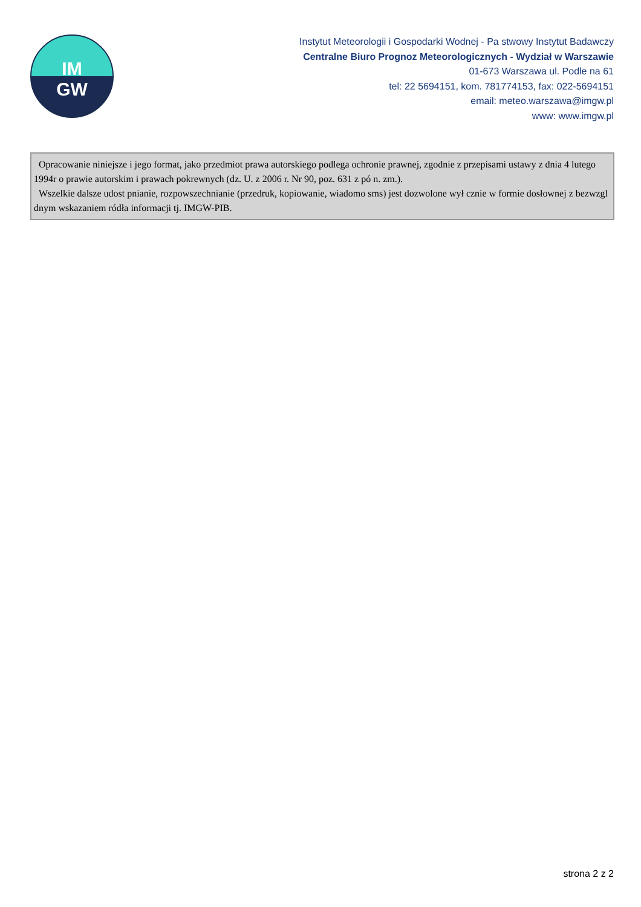IM
GW
Instytut Meteorologii i Gospodarki Wodnej - Pa stwowy Instytut Badawczy
Centralne Biuro Prognoz Meteorologicznych - Wydział w Warszawie
01-673 Warszawa ul. Podle na 61
tel: 22 5694151, kom. 781774153, fax: 022-5694151
email: meteo.warszawa@imgw.pl
www: www.imgw.pl
Opracowanie niniejsze i jego format, jako przedmiot prawa autorskiego podlega ochronie prawnej, zgodnie z przepisami ustawy z dnia 4 lutego 1994r o prawie autorskim i prawach pokrewnych (dz. U. z 2006 r. Nr 90, poz. 631 z pó n. zm.).
Wszelkie dalsze udost pnianie, rozpowszechnianie (przedruk, kopiowanie, wiadomo sms) jest dozwolone wył cznie w formie dosłownej z bezwzgl dnym wskazaniem ródła informacji tj. IMGW-PIB.
strona 2 z 2